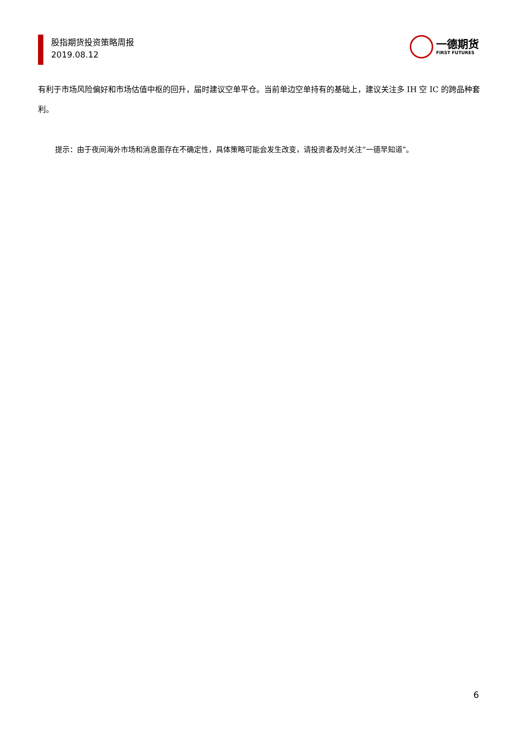股指期货投资策略周报
2019.08.12
一德期货
FIRST FUTURES
有利于市场风险偏好和市场估值中枢的回升，届时建议空单平仓。当前单边空单持有的基础上，建议关注多 IH 空 IC 的跨品种套利。
提示：由于夜间海外市场和消息面存在不确定性，具体策略可能会发生改变，请投资者及时关注“一德早知道”。
6